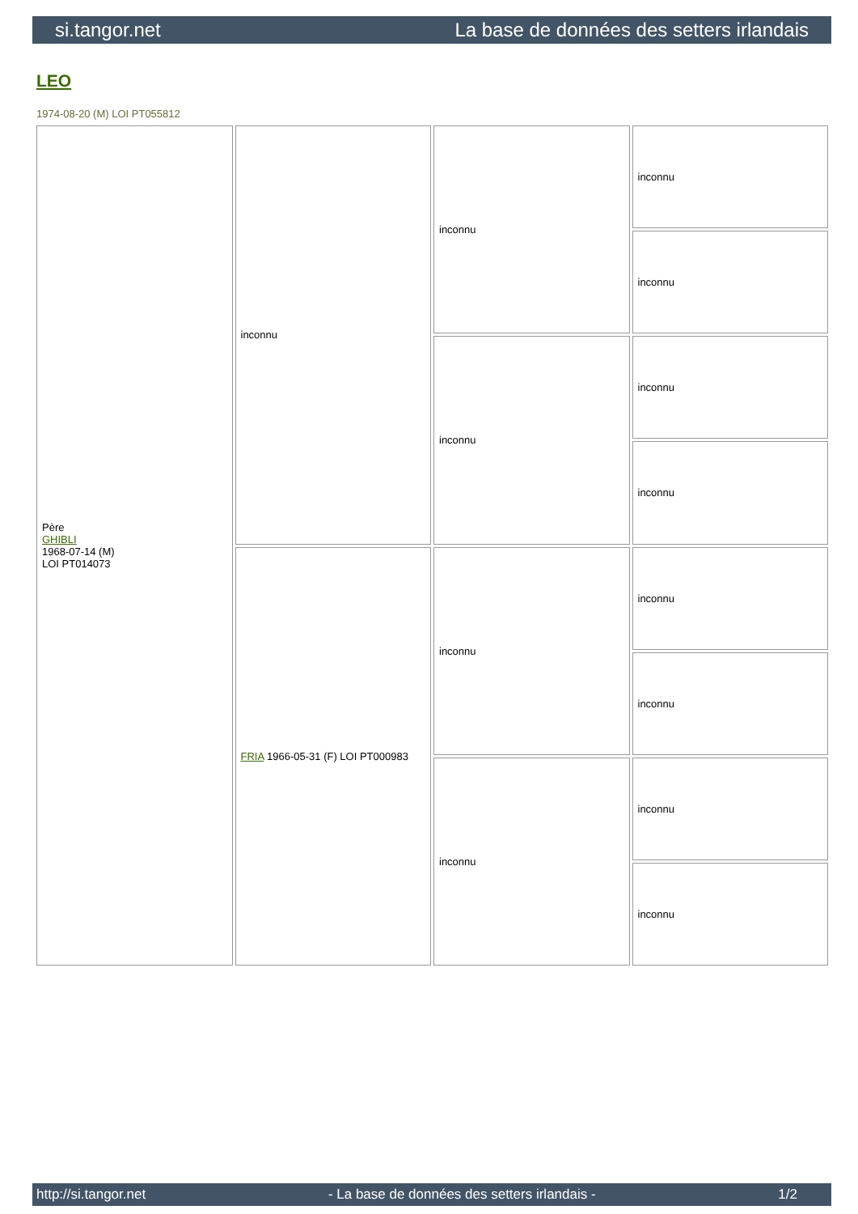si.tangor.net La base de données des setters irlandais
LEO
1974-08-20 (M) LOI PT055812
| Père GHIBLI 1968-07-14 (M) LOI PT014073 | inconnu | inconnu | inconnu |
| | | | inconnu |
| | | inconnu | inconnu |
| | | | inconnu |
| | FRIA 1966-05-31 (F) LOI PT000983 | inconnu | inconnu |
| | | | inconnu |
| | | inconnu | inconnu |
| | | | inconnu |
http://si.tangor.net - La base de données des setters irlandais - 1/2